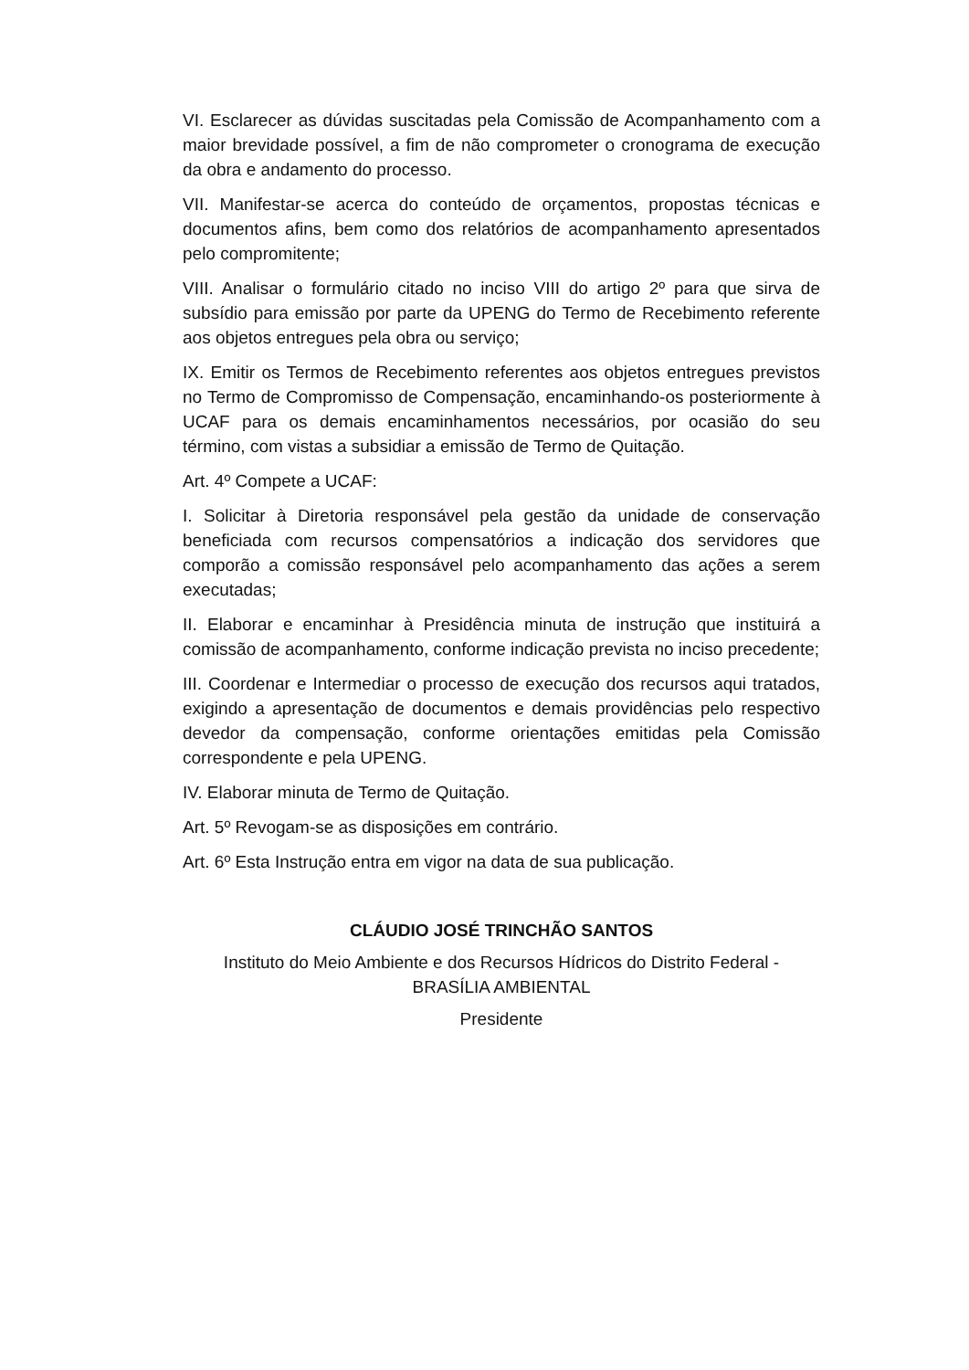VI. Esclarecer as dúvidas suscitadas pela Comissão de Acompanhamento com a maior brevidade possível, a fim de não comprometer o cronograma de execução da obra e andamento do processo.
VII. Manifestar-se acerca do conteúdo de orçamentos, propostas técnicas e documentos afins, bem como dos relatórios de acompanhamento apresentados pelo compromitente;
VIII. Analisar o formulário citado no inciso VIII do artigo 2º para que sirva de subsídio para emissão por parte da UPENG do Termo de Recebimento referente aos objetos entregues pela obra ou serviço;
IX. Emitir os Termos de Recebimento referentes aos objetos entregues previstos no Termo de Compromisso de Compensação, encaminhando-os posteriormente à UCAF para os demais encaminhamentos necessários, por ocasião do seu término, com vistas a subsidiar a emissão de Termo de Quitação.
Art. 4º Compete a UCAF:
I. Solicitar à Diretoria responsável pela gestão da unidade de conservação beneficiada com recursos compensatórios a indicação dos servidores que comporão a comissão responsável pelo acompanhamento das ações a serem executadas;
II. Elaborar e encaminhar à Presidência minuta de instrução que instituirá a comissão de acompanhamento, conforme indicação prevista no inciso precedente;
III. Coordenar e Intermediar o processo de execução dos recursos aqui tratados, exigindo a apresentação de documentos e demais providências pelo respectivo devedor da compensação, conforme orientações emitidas pela Comissão correspondente e pela UPENG.
IV. Elaborar minuta de Termo de Quitação.
Art. 5º Revogam-se as disposições em contrário.
Art. 6º Esta Instrução entra em vigor na data de sua publicação.
CLÁUDIO JOSÉ TRINCHÃO SANTOS
Instituto do Meio Ambiente e dos Recursos Hídricos do Distrito Federal - BRASÍLIA AMBIENTAL
Presidente